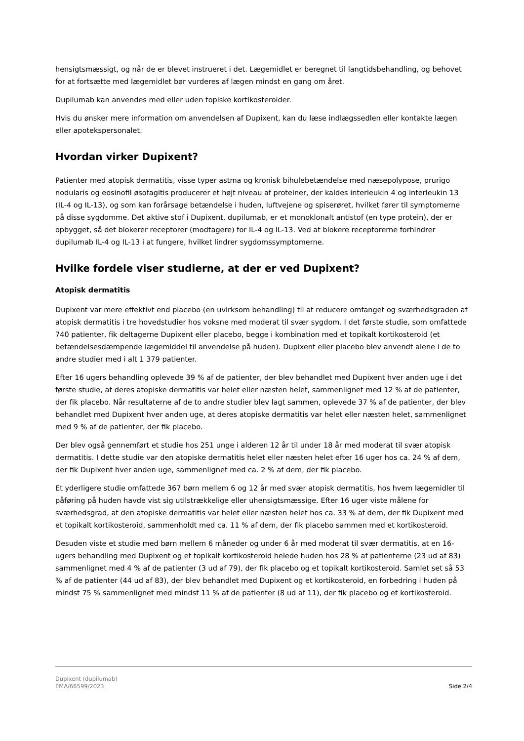hensigtsmæssigt, og når de er blevet instrueret i det. Lægemidlet er beregnet til langtidsbehandling, og behovet for at fortsætte med lægemidlet bør vurderes af lægen mindst en gang om året.
Dupilumab kan anvendes med eller uden topiske kortikosteroider.
Hvis du ønsker mere information om anvendelsen af Dupixent, kan du læse indlægssedlen eller kontakte lægen eller apotekspersonalet.
Hvordan virker Dupixent?
Patienter med atopisk dermatitis, visse typer astma og kronisk bihulebetændelse med næsepolypose, prurigo nodularis og eosinofil øsofagitis producerer et højt niveau af proteiner, der kaldes interleukin 4 og interleukin 13 (IL-4 og IL-13), og som kan forårsage betændelse i huden, luftvejene og spiserøret, hvilket fører til symptomerne på disse sygdomme. Det aktive stof i Dupixent, dupilumab, er et monoklonalt antistof (en type protein), der er opbygget, så det blokerer receptorer (modtagere) for IL-4 og IL-13. Ved at blokere receptorerne forhindrer dupilumab IL-4 og IL-13 i at fungere, hvilket lindrer sygdomssymptomerne.
Hvilke fordele viser studierne, at der er ved Dupixent?
Atopisk dermatitis
Dupixent var mere effektivt end placebo (en uvirksom behandling) til at reducere omfanget og sværhedsgraden af atopisk dermatitis i tre hovedstudier hos voksne med moderat til svær sygdom. I det første studie, som omfattede 740 patienter, fik deltagerne Dupixent eller placebo, begge i kombination med et topikalt kortikosteroid (et betændelsesdæmpende lægemiddel til anvendelse på huden). Dupixent eller placebo blev anvendt alene i de to andre studier med i alt 1 379 patienter.
Efter 16 ugers behandling oplevede 39 % af de patienter, der blev behandlet med Dupixent hver anden uge i det første studie, at deres atopiske dermatitis var helet eller næsten helet, sammenlignet med 12 % af de patienter, der fik placebo. Når resultaterne af de to andre studier blev lagt sammen, oplevede 37 % af de patienter, der blev behandlet med Dupixent hver anden uge, at deres atopiske dermatitis var helet eller næsten helet, sammenlignet med 9 % af de patienter, der fik placebo.
Der blev også gennemført et studie hos 251 unge i alderen 12 år til under 18 år med moderat til svær atopisk dermatitis. I dette studie var den atopiske dermatitis helet eller næsten helet efter 16 uger hos ca. 24 % af dem, der fik Dupixent hver anden uge, sammenlignet med ca. 2 % af dem, der fik placebo.
Et yderligere studie omfattede 367 børn mellem 6 og 12 år med svær atopisk dermatitis, hos hvem lægemidler til påføring på huden havde vist sig utilstrækkelige eller uhensigtsmæssige. Efter 16 uger viste målene for sværhedsgrad, at den atopiske dermatitis var helet eller næsten helet hos ca. 33 % af dem, der fik Dupixent med et topikalt kortikosteroid, sammenholdt med ca. 11 % af dem, der fik placebo sammen med et kortikosteroid.
Desuden viste et studie med børn mellem 6 måneder og under 6 år med moderat til svær dermatitis, at en 16-ugers behandling med Dupixent og et topikalt kortikosteroid helede huden hos 28 % af patienterne (23 ud af 83) sammenlignet med 4 % af de patienter (3 ud af 79), der fik placebo og et topikalt kortikosteroid. Samlet set så 53 % af de patienter (44 ud af 83), der blev behandlet med Dupixent og et kortikosteroid, en forbedring i huden på mindst 75 % sammenlignet med mindst 11 % af de patienter (8 ud af 11), der fik placebo og et kortikosteroid.
Dupixent (dupilumab)
EMA/66599/2023
Side 2/4